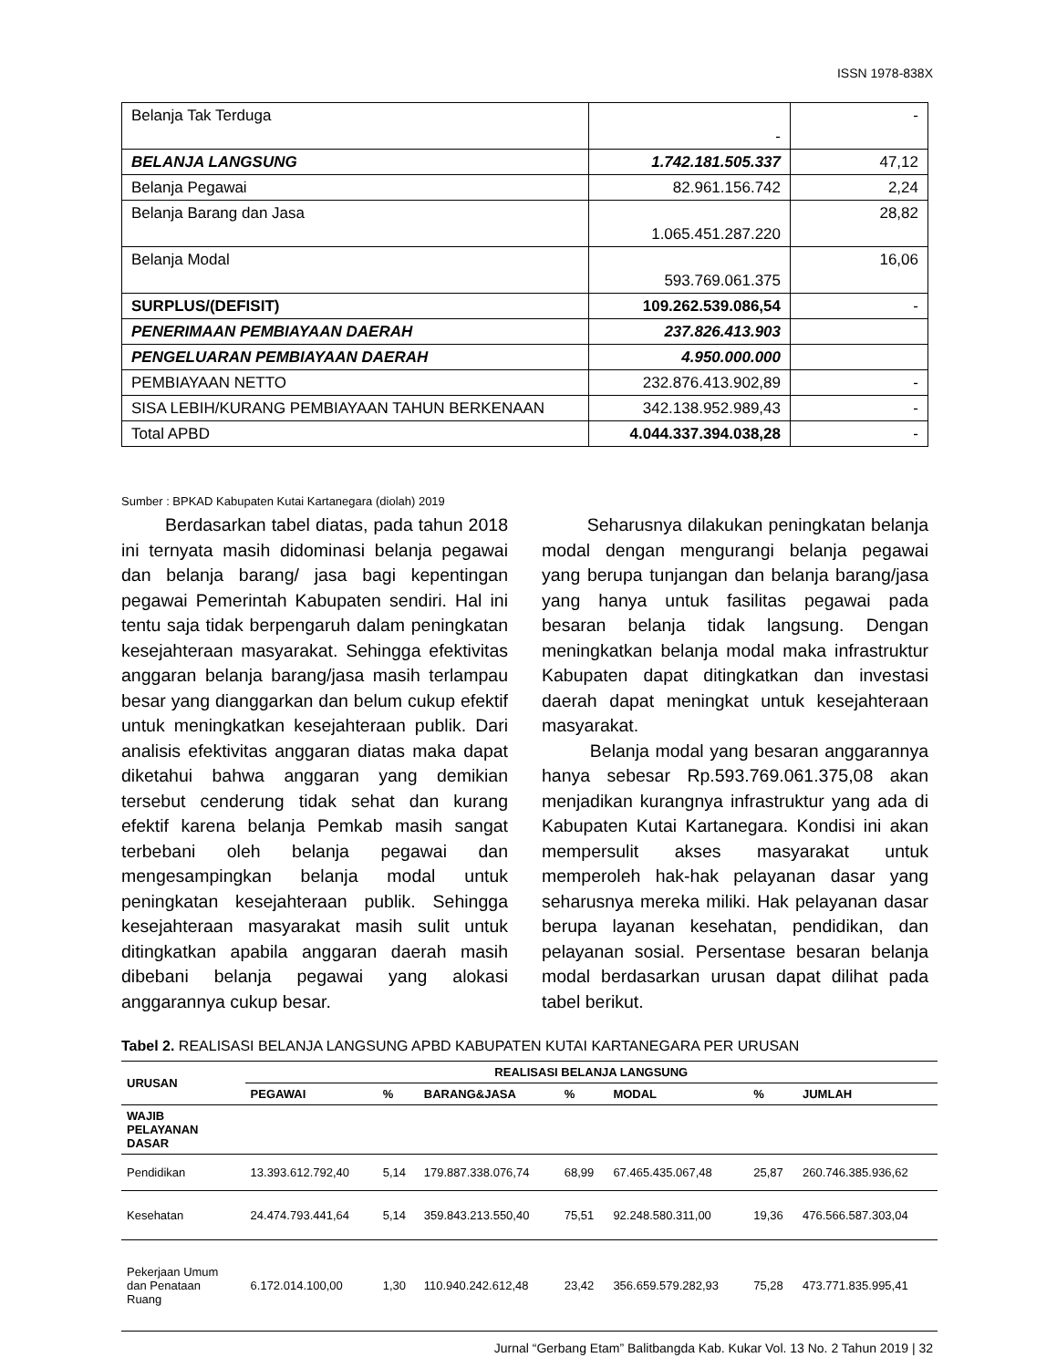ISSN 1978-838X
| Belanja Tak Terduga | - | - |
| BELANJA LANGSUNG | 1.742.181.505.337 | 47,12 |
| Belanja Pegawai | 82.961.156.742 | 2,24 |
| Belanja Barang dan Jasa | 1.065.451.287.220 | 28,82 |
| Belanja Modal | 593.769.061.375 | 16,06 |
| SURPLUS/(DEFISIT) | 109.262.539.086,54 | - |
| PENERIMAAN PEMBIAYAAN DAERAH | 237.826.413.903 | |
| PENGELUARAN PEMBIAYAAN DAERAH | 4.950.000.000 | |
| PEMBIAYAAN NETTO | 232.876.413.902,89 | - |
| SISA LEBIH/KURANG PEMBIAYAAN TAHUN BERKENAAN | 342.138.952.989,43 | - |
| Total APBD | 4.044.337.394.038,28 | - |
Sumber : BPKAD Kabupaten Kutai Kartanegara (diolah) 2019
Berdasarkan tabel diatas, pada tahun 2018 ini ternyata masih didominasi belanja pegawai dan belanja barang/ jasa bagi kepentingan pegawai Pemerintah Kabupaten sendiri. Hal ini tentu saja tidak berpengaruh dalam peningkatan kesejahteraan masyarakat. Sehingga efektivitas anggaran belanja barang/jasa masih terlampau besar yang dianggarkan dan belum cukup efektif untuk meningkatkan kesejahteraan publik. Dari analisis efektivitas anggaran diatas maka dapat diketahui bahwa anggaran yang demikian tersebut cenderung tidak sehat dan kurang efektif karena belanja Pemkab masih sangat terbebani oleh belanja pegawai dan mengesampingkan belanja modal untuk peningkatan kesejahteraan publik. Sehingga kesejahteraan masyarakat masih sulit untuk ditingkatkan apabila anggaran daerah masih dibebani belanja pegawai yang alokasi anggarannya cukup besar.
Seharusnya dilakukan peningkatan belanja modal dengan mengurangi belanja pegawai yang berupa tunjangan dan belanja barang/jasa yang hanya untuk fasilitas pegawai pada besaran belanja tidak langsung. Dengan meningkatkan belanja modal maka infrastruktur Kabupaten dapat ditingkatkan dan investasi daerah dapat meningkat untuk kesejahteraan masyarakat.
Belanja modal yang besaran anggarannya hanya sebesar Rp.593.769.061.375,08 akan menjadikan kurangnya infrastruktur yang ada di Kabupaten Kutai Kartanegara. Kondisi ini akan mempersulit akses masyarakat untuk memperoleh hak-hak pelayanan dasar yang seharusnya mereka miliki. Hak pelayanan dasar berupa layanan kesehatan, pendidikan, dan pelayanan sosial. Persentase besaran belanja modal berdasarkan urusan dapat dilihat pada tabel berikut.
Tabel 2. REALISASI BELANJA LANGSUNG APBD KABUPATEN KUTAI KARTANEGARA PER URUSAN
| URUSAN | REALISASI BELANJA LANGSUNG | | | | | | |
| --- | --- | --- | --- | --- | --- | --- | --- |
| | PEGAWAI | % | BARANG&JASA | % | MODAL | % | JUMLAH |
| WAJIB PELAYANAN DASAR | | | | | | | |
| Pendidikan | 13.393.612.792,40 | 5,14 | 179.887.338.076,74 | 68,99 | 67.465.435.067,48 | 25,87 | 260.746.385.936,62 |
| Kesehatan | 24.474.793.441,64 | 5,14 | 359.843.213.550,40 | 75,51 | 92.248.580.311,00 | 19,36 | 476.566.587.303,04 |
| Pekerjaan Umum dan Penataan Ruang | 6.172.014.100,00 | 1,30 | 110.940.242.612,48 | 23,42 | 356.659.579.282,93 | 75,28 | 473.771.835.995,41 |
Jurnal “Gerbang Etam” Balitbangda Kab. Kukar Vol. 13 No. 2 Tahun 2019 | 32